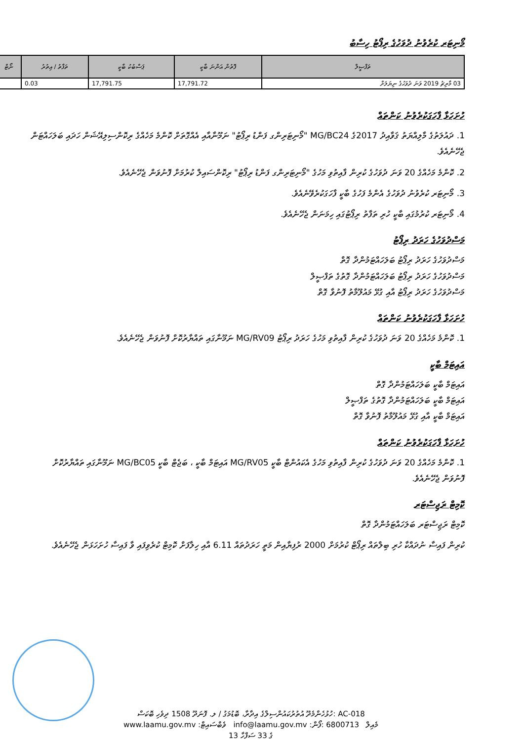މޯނިޓަރ ކުރެވުނު ދުވަހުގެ ރިޕޯޓު ހިސާބު
| ތަފްޞީލް | ފޮތުން އަންނަ ބާކީ | ޕަސްބުކު ބާކީ | ތަފާތު / އިތުރު | ނޯޓް |
| --- | --- | --- | --- | --- |
| 03 މާރިޗު 2019 ވަނަ ދުވަހުގެ ނިޔަލަށް | 17,791.72 | 17,791.75 | 0.03 | |
ހުށަހަޅާ ފާހަގަކުރެވުނު ކަންތައް
1. ދައުލަތުގެ މާލިއްޔަތު ޤަވާއިދު 2017ގެ MG/BC24 "މޯނިޓަރިންގ ފަންޑު ރިޕޯޓު" ނަމޫނާއާއި އެއްގޮތަށް ކޮންމެ މަހެއްގެ ރިކޮންސިލިއޭޝަން ހަދައި ބަލަހައްޓަން ޖެހޭނެއެވެ.
2. ކޮންމެ މަހެއްގެ 20 ވަނަ ދުވަހުގެ ކުރިން ފާއިތުވި މަހުގެ "މޯނިޓަރިންގ ފަންޑު ރިޕޯޓު" ރިކޮންސައިލް ކުރުމަށް ފޮނުވަން ޖެހޭނެއެވެ.
3. މޯނިޓަރ ކުރެވުނު ދުވަހުގެ އެންމެ ފަހުގެ ބާކީ ފާހަގަކުރެވޭނެއެވެ.
4. މޯނިޓަރ ކުރުމުގައި ބާކީ ހުރި ތަފާތު ރިޕޯޓުގައި ހިމަނަން ޖެހޭނެއެވެ.
މަސްދުވަހުގެ ހަރަދު ރިޕޯޓު
މަސްދުވަހުގެ ހަރަދު ރިޕޯޓު ބަލަހައްޓަމުންދާ ގޮތް
މަސްދުވަހުގެ ހަރަދު ރިޕޯޓު ބަލަހައްޓަމުންދާ ގޮތުގެ ތަފްޞީލް
މަސްދުވަހުގެ ހަރަދު ރިޕޯޓު އާއި ގުޅޭ މައުލޫމާތު ފޮނުވާ ގޮތް
ހުށަހަޅާ ފާހަގަކުރެވުނު ކަންތައް
1. ކޮންމެ މަހެއްގެ 20 ވަނަ ދުވަހުގެ ކުރިން ފާއިތުވި މަހުގެ ހަރަދު ރިޕޯޓު MG/RV09 ނަމޫނާގައި ތައްޔާރުކޮށް ފޮނުވަން ޖެހޭނެއެވެ.
އައިޓަމް ބާކީ
އައިޓަމް ބާކީ ބަލަހައްޓަމުންދާ ގޮތް
އައިޓަމް ބާކީ ބަލަހައްޓަމުންދާ ގޮތުގެ ތަފްޞީލް
އައިޓަމް ބާކީ އާއި ގުޅޭ މައުލޫމާތު ފޮނުވާ ގޮތް
ހުށަހަޅާ ފާހަގަކުރެވުނު ކަންތައް
1. ކޮންމެ މަހެއްގެ 20 ވަނަ ދުވަހުގެ ކުރިން ފާއިތުވި މަހުގެ އެކައުންޓް ބާކީ MG/RV05 އައިޓަމް ބާކީ ، ބަޖެޓް ބާކީ MG/BC05 ނަމޫނާގައި ތައްޔާރުކޮށް ފޮނުވަން ޖެހޭނެއެވެ.
ކޮމިޓް ރަޖިސްޓަރ
ކޮމިޓް ރަޖިސްޓަރ ބަލަހައްޓަމުންދާ ގޮތް
ކުރިން ފައިސާ ނުދައްކާ ހުރި ބިލްތައް ރިޕޯޓް ކުރުމަށް 2000 ރުފިޔާއިން މަތީ ހަރަދުތައް 6.11 އާއި ހިލާފަށް ކޮމިޓް ކުރެވިފައި ވާ ފައިސާ ހުށަހަޅަން ޖެހޭނެއެވެ.
ހުޅުހެންމެދޫ އުތުރުކައުންސިލްގެ އިދާރާ، ބޮޑުމަގު / ލ. ފޮނަދޫ 1508 ދިވެހި ބޮކަސް: AC-018
www.laamu.gov.mv :ވެބްސައިޓް info@laamu.gov.mv :މެއިލް 6800713 :ފޯން
13 ގެ 33 ސަފްހާ